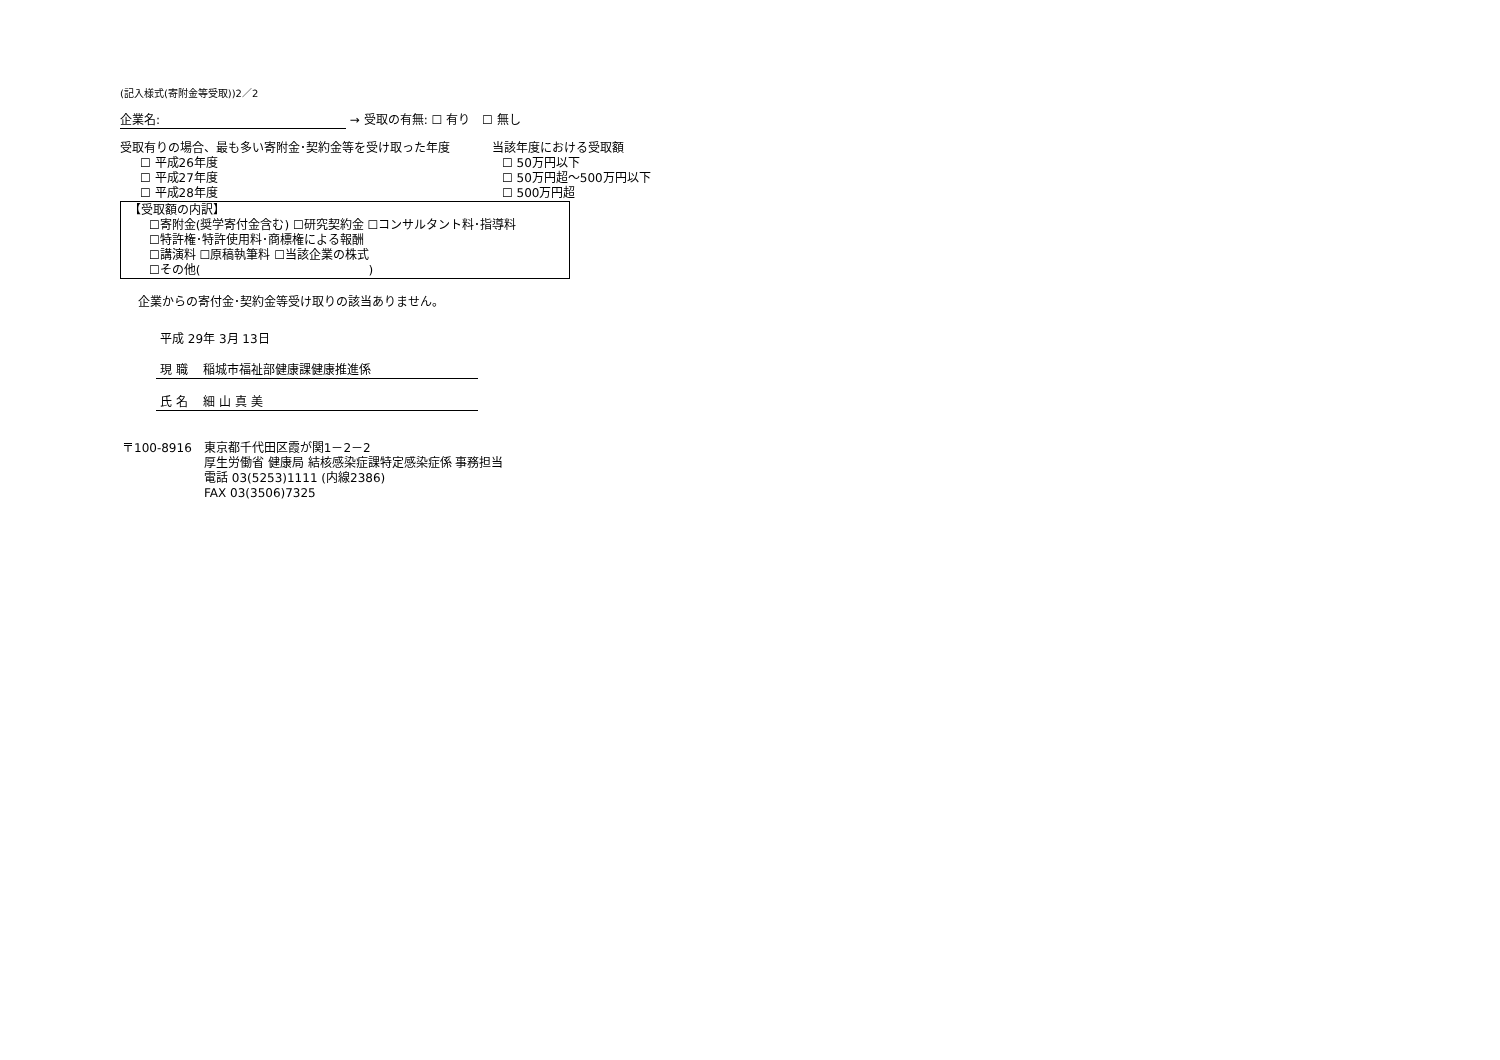(記入様式(寄附金等受取))2／2
企業名: → 受取の有無: ☐ 有り　☐ 無し
受取有りの場合、最も多い寄附金･契約金等を受け取った年度
☐ 平成26年度
☐ 平成27年度
☐ 平成28年度
当該年度における受取額
☐ 50万円以下
☐ 50万円超～500万円以下
☐ 500万円超
【受取額の内訳】
☐寄附金(奨学寄付金含む) ☐研究契約金 ☐コンサルタント料･指導料
☐特許権･特許使用料･商標権による報酬
☐講演料 ☐原稿執筆料 ☐当該企業の株式
☐その他(　　　　　　　　　　　　　　)
企業からの寄付金･契約金等受け取りの該当ありません。
平成 29年 3月 13日
現 職　 稲城市福祉部健康課健康推進係
氏 名　 細 山 真 美
〒100-8916　東京都千代田区霞が関1－2－2
厚生労働省 健康局 結核感染症課特定感染症係 事務担当
電話 03(5253)1111 (内線2386)
FAX 03(3506)7325